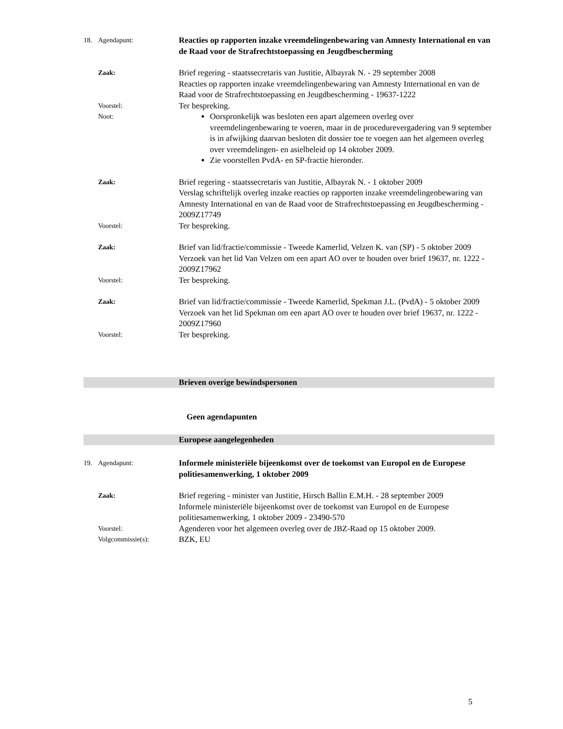18. Agendapunt:
Reacties op rapporten inzake vreemdelingenbewaring van Amnesty International en van de Raad voor de Strafrechtstoepassing en Jeugdbescherming
Zaak:
Brief regering - staatssecretaris van Justitie, Albayrak N. - 29 september 2008
Reacties op rapporten inzake vreemdelingenbewaring van Amnesty International en van de Raad voor de Strafrechtstoepassing en Jeugdbescherming - 19637-1222
Voorstel:
Ter bespreking.
Noot:
Oorspronkelijk was besloten een apart algemeen overleg over vreemdelingenbewaring te voeren, maar in de procedurevergadering van 9 september is in afwijking daarvan besloten dit dossier toe te voegen aan het algemeen overleg over vreemdelingen- en asielbeleid op 14 oktober 2009.
Zie voorstellen PvdA- en SP-fractie hieronder.
Zaak:
Brief regering - staatssecretaris van Justitie, Albayrak N. - 1 oktober 2009
Verslag schriftelijk overleg inzake reacties op rapporten inzake vreemdelingenbewaring van Amnesty International en van de Raad voor de Strafrechtstoepassing en Jeugdbescherming - 2009Z17749
Voorstel:
Ter bespreking.
Zaak:
Brief van lid/fractie/commissie - Tweede Kamerlid, Velzen K. van (SP) - 5 oktober 2009
Verzoek van het lid Van Velzen om een apart AO over te houden over brief 19637, nr. 1222 - 2009Z17962
Voorstel:
Ter bespreking.
Zaak:
Brief van lid/fractie/commissie - Tweede Kamerlid, Spekman J.L. (PvdA) - 5 oktober 2009
Verzoek van het lid Spekman om een apart AO over te houden over brief 19637, nr. 1222 - 2009Z17960
Voorstel:
Ter bespreking.
Brieven overige bewindspersonen
Geen agendapunten
Europese aangelegenheden
19. Agendapunt:
Informele ministeriële bijeenkomst over de toekomst van Europol en de Europese politiesamenwerking, 1 oktober 2009
Zaak:
Brief regering - minister van Justitie, Hirsch Ballin E.M.H. - 28 september 2009
Informele ministeriële bijeenkomst over de toekomst van Europol en de Europese politiesamenwerking, 1 oktober 2009 - 23490-570
Voorstel:
Agenderen voor het algemeen overleg over de JBZ-Raad op 15 oktober 2009.
Volgcommissie(s):
BZK, EU
5